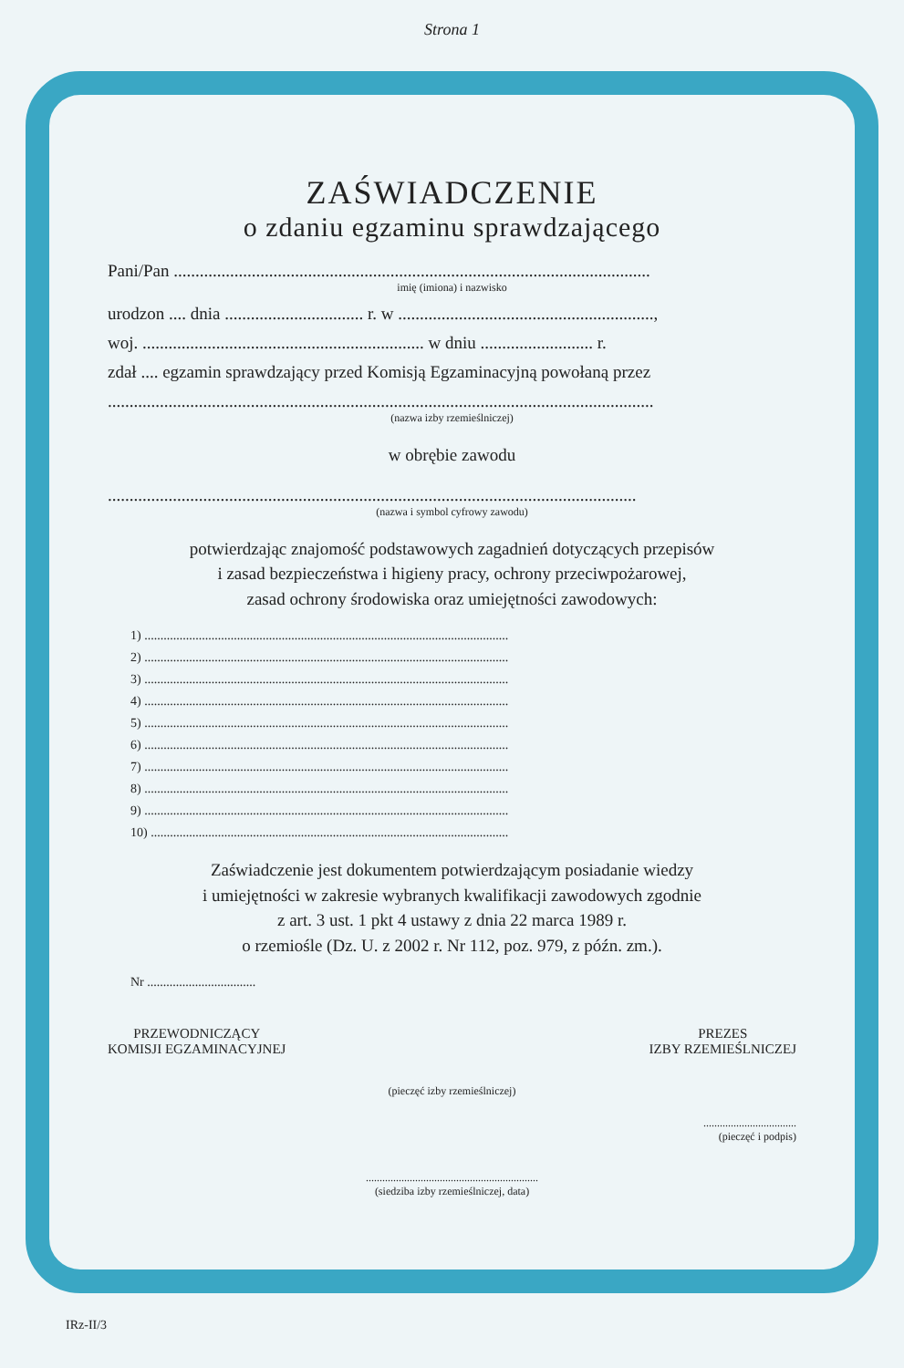Strona 1
ZAŚWIADCZENIE
o zdaniu egzaminu sprawdzającego
Pani/Pan ..............................................................................................................
imię (imiona) i nazwisko
urodzon .... dnia ................................ r. w ...........................................................,
woj. ................................................................. w dniu .......................... r.
zdał .... egzamin sprawdzający przed Komisją Egzaminacyjną powołaną przez
..............................................................................................................................
(nazwa izby rzemieślniczej)
w obrębie zawodu
..........................................................................................................................
(nazwa i symbol cyfrowy zawodu)
potwierdzając znajomość podstawowych zagadnień dotyczących przepisów
i zasad bezpieczeństwa i higieny pracy, ochrony przeciwpożarowej,
zasad ochrony środowiska oraz umiejętności zawodowych:
1) ..................................................................................................................
2) ..................................................................................................................
3) ..................................................................................................................
4) ..................................................................................................................
5) ..................................................................................................................
6) ..................................................................................................................
7) ..................................................................................................................
8) ..................................................................................................................
9) ..................................................................................................................
10) ................................................................................................................
Zaświadczenie jest dokumentem potwierdzającym posiadanie wiedzy
i umiejętności w zakresie wybranych kwalifikacji zawodowych zgodnie
z art. 3 ust. 1 pkt 4 ustawy z dnia 22 marca 1989 r.
o rzemiośle (Dz. U. z 2002 r. Nr 112, poz. 979, z późn. zm.).
Nr ..................................
PRZEWODNICZĄCY
KOMISJI EGZAMINACYJNEJ
PREZES
IZBY RZEMIEŚLNICZEJ
(pieczęć izby rzemieślniczej)
..................................
(pieczęć i podpis)
...............................................................
(siedziba izby rzemieślniczej, data)
IRz-II/3